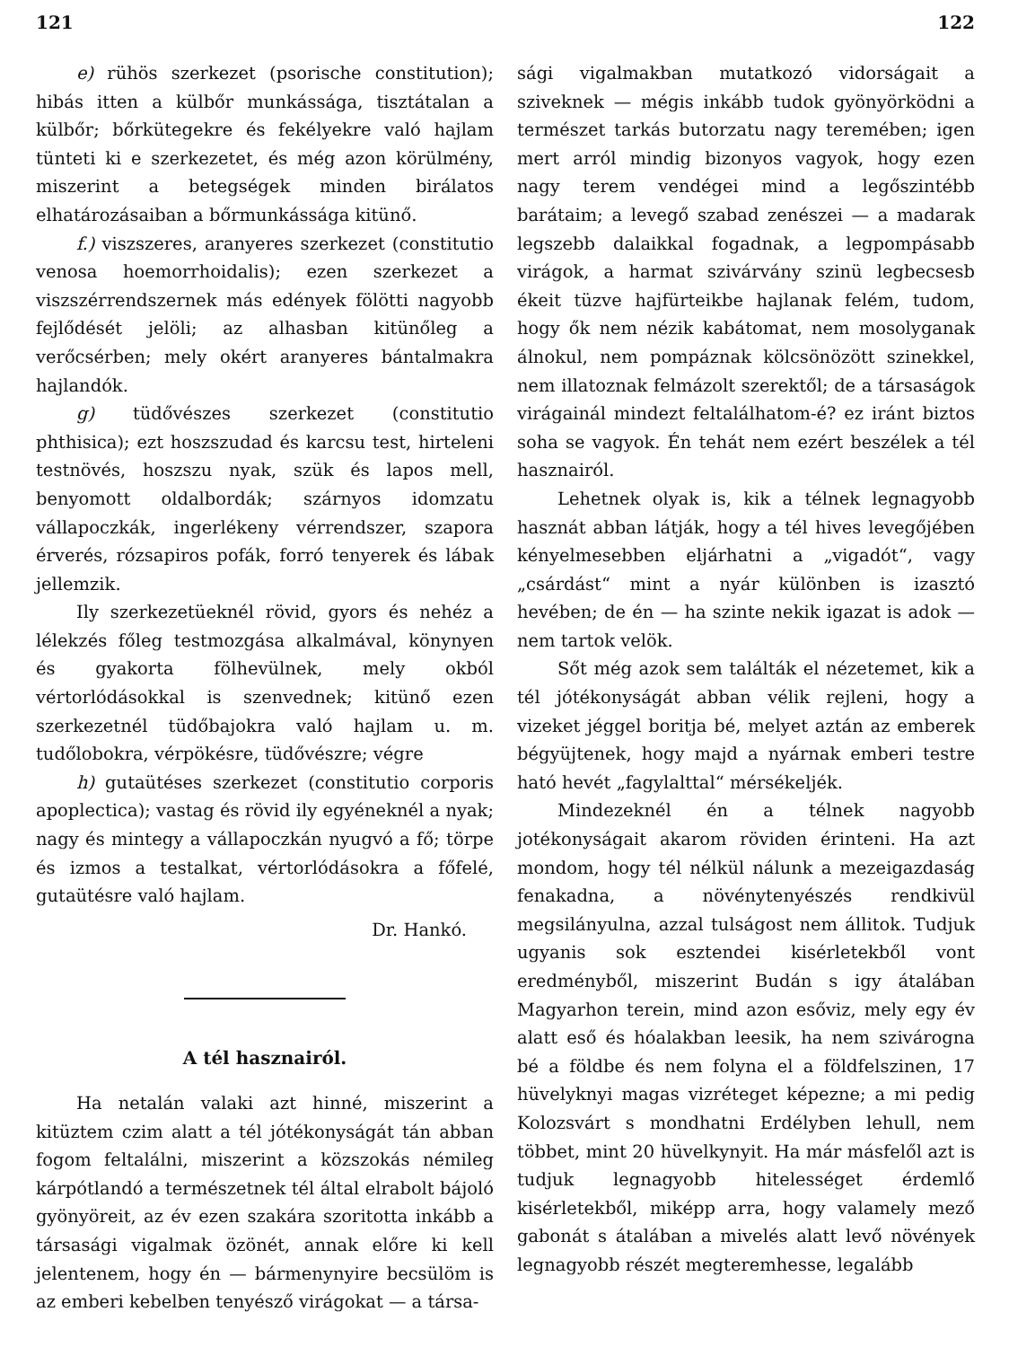121
e) rühös szerkezet (psorische constitution); hibás itten a külbőr munkássága, tisztátalan a külbőr; bőrkütegekre és fekélyekre való hajlam tünteti ki e szerkezetet, és még azon körülmény, miszerint a betegségek minden birálatos elhatározásaiban a bőrmunkássága kitünő.
f.) viszszeres, aranyeres szerkezet (constitutio venosa hoemorrhoidalis); ezen szerkezet a viszszérrendszernek más edények fölötti nagyobb fejlődését jelöli; az alhasban kitünőleg a verőcsérben; mely okért aranyeres bántalmakra hajlandók.
g) tüdővészes szerkezet (constitutio phthisica); ezt hoszszudad és karcsu test, hirteleni testnövés, hoszszu nyak, szük és lapos mell, benyomott oldalbordák; szárnyos idomzatu vállapoczkák, ingerlékeny vérrendszer, szapora érverés, rózsapiros pofák, forró tenyerek és lábak jellemzik.
Ily szerkezetüeknél rövid, gyors és nehéz a lélekzés főleg testmozgása alkalmával, könynyen és gyakorta fölhevülnek, mely okból vértorlódásokkal is szenvednek; kitünő ezen szerkezetnél tüdőbajokra való hajlam u. m. tudőlobokra, vérpökésre, tüdővészre; végre
h) gutaütéses szerkezet (constitutio corporis apoplectica); vastag és rövid ily egyéneknél a nyak; nagy és mintegy a vállapoczkán nyugvó a fő; törpe és izmos a testalkat, vértorlódásokra a főfelé, gutaütésre való hajlam.
Dr. Hankó.
A tél hasznairól.
Ha netalán valaki azt hinné, miszerint a kitüztem czim alatt a tél jótékonyságát tán abban fogom feltalálni, miszerint a közszokás némileg kárpótlandó a természetnek tél által elrabolt bájoló gyönyöreit, az év ezen szakára szoritotta inkább a társasági vigalmak özönét, annak előre ki kell jelentenem, hogy én — bármenynyire becsülöm is az emberi kebelben tenyésző virágokat — a társa-
122
sági vigalmakban mutatkozó vidorságait a sziveknek — mégis inkább tudok gyönyörködni a természet tarkás butorzatu nagy teremében; igen mert arról mindig bizonyos vagyok, hogy ezen nagy terem vendégei mind a legőszintébb barátaim; a levegő szabad zenészei — a madarak legszebb dalaikkal fogadnak, a legpompásabb virágok, a harmat szivárvány szinü legbecsesb ékeit tüzve hajfürteikbe hajlanak felém, tudom, hogy ők nem nézik kabátomat, nem mosolyganak álnokul, nem pompáznak kölcsönözött szinekkel, nem illatoznak felmázolt szerektől; de a társaságok virágainál mindezt feltalálhatom-é? ez iránt biztos soha se vagyok. Én tehát nem ezért beszélek a tél hasznairól.
Lehetnek olyak is, kik a télnek legnagyobb hasznát abban látják, hogy a tél hives levegőjében kényelmesebben eljárhatni a „vigadót“, vagy „csárdást“ mint a nyár különben is izasztó hevében; de én — ha szinte nekik igazat is adok — nem tartok velök.
Sőt még azok sem találták el nézetemet, kik a tél jótékonyságát abban vélik rejleni, hogy a vizeket jéggel boritja bé, melyet aztán az emberek bégyüjtenek, hogy majd a nyárnak emberi testre ható hevét „fagylalttal“ mérsékeljék.
Mindezeknél én a télnek nagyobb jotékonyságait akarom röviden érinteni. Ha azt mondom, hogy tél nélkül nálunk a mezeigazdaság fenakadna, a növénytenyészés rendkivül megsilányulna, azzal tulságost nem állitok. Tudjuk ugyanis sok esztendei kisérletekből vont eredményből, miszerint Budán s igy átalában Magyarhon terein, mind azon esőviz, mely egy év alatt eső és hóalakban leesik, ha nem szivárogna bé a földbe és nem folyna el a földfelszinen, 17 hüvelyknyi magas vizréteget képezne; a mi pedig Kolozsvárt s mondhatni Erdélyben lehull, nem többet, mint 20 hüvelkynyit. Ha már másfelől azt is tudjuk legnagyobb hitelességet érdemlő kisérletekből, miképp arra, hogy valamely mező gabonát s átalában a mivelés alatt levő növények legnagyobb részét megteremhesse, legalább